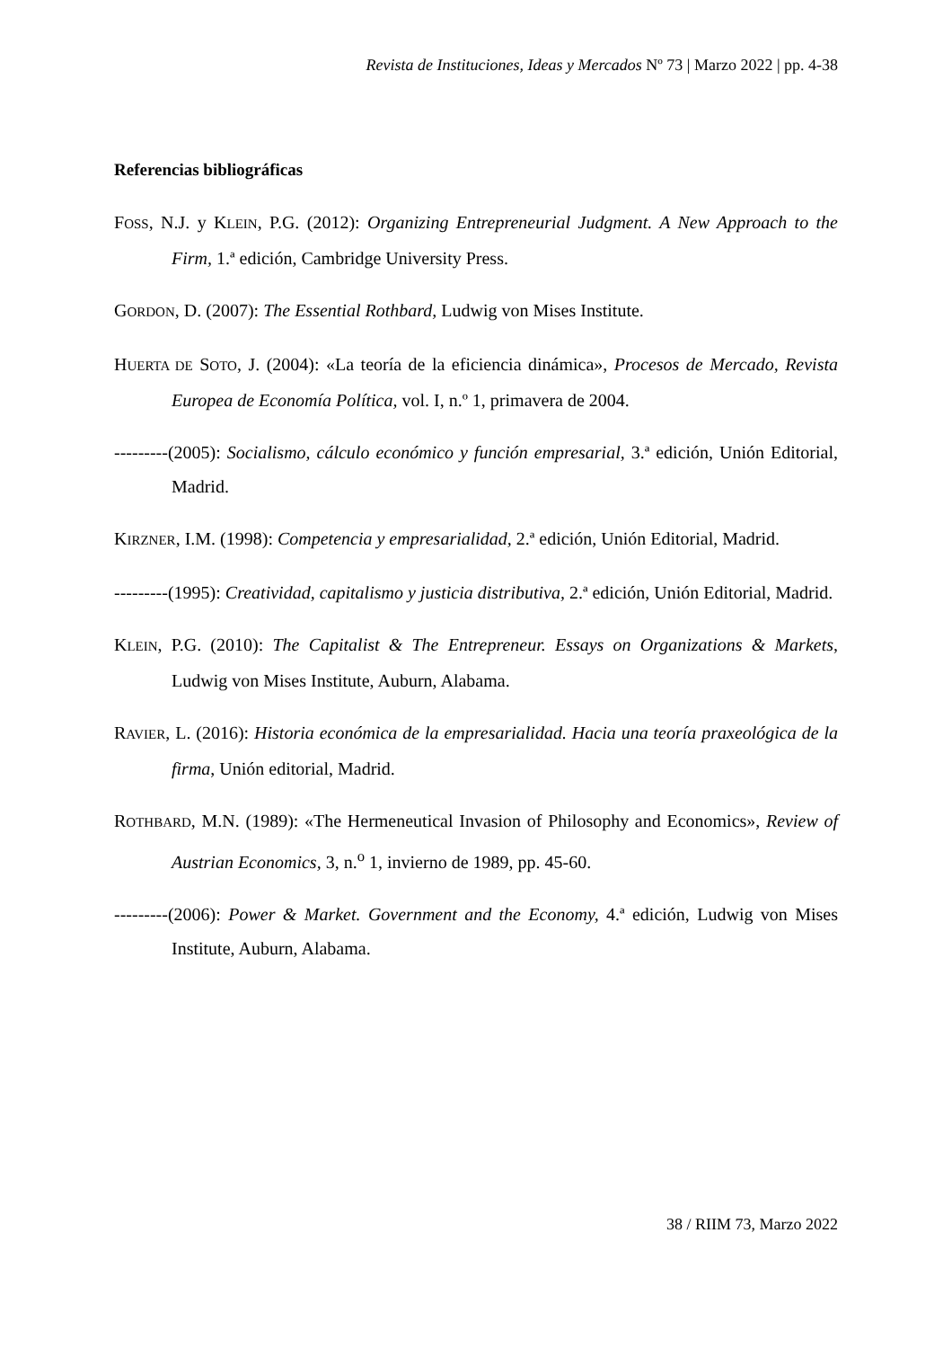Revista de Instituciones, Ideas y Mercados Nº 73 | Marzo 2022 | pp. 4-38
Referencias bibliográficas
FOSS, N.J. y KLEIN, P.G. (2012): Organizing Entrepreneurial Judgment. A New Approach to the Firm, 1.ª edición, Cambridge University Press.
GORDON, D. (2007): The Essential Rothbard, Ludwig von Mises Institute.
HUERTA DE SOTO, J. (2004): «La teoría de la eficiencia dinámica», Procesos de Mercado, Revista Europea de Economía Política, vol. I, n.º 1, primavera de 2004.
---------(2005): Socialismo, cálculo económico y función empresarial, 3.ª edición, Unión Editorial, Madrid.
KIRZNER, I.M. (1998): Competencia y empresarialidad, 2.ª edición, Unión Editorial, Madrid.
---------(1995): Creatividad, capitalismo y justicia distributiva, 2.ª edición, Unión Editorial, Madrid.
KLEIN, P.G. (2010): The Capitalist & The Entrepreneur. Essays on Organizations & Markets, Ludwig von Mises Institute, Auburn, Alabama.
RAVIER, L. (2016): Historia económica de la empresarialidad. Hacia una teoría praxeológica de la firma, Unión editorial, Madrid.
ROTHBARD, M.N. (1989): «The Hermeneutical Invasion of Philosophy and Economics», Review of Austrian Economics, 3, n.<sup>o</sup> 1, invierno de 1989, pp. 45-60.
---------(2006): Power & Market. Government and the Economy, 4.ª edición, Ludwig von Mises Institute, Auburn, Alabama.
38 / RIIM 73, Marzo 2022